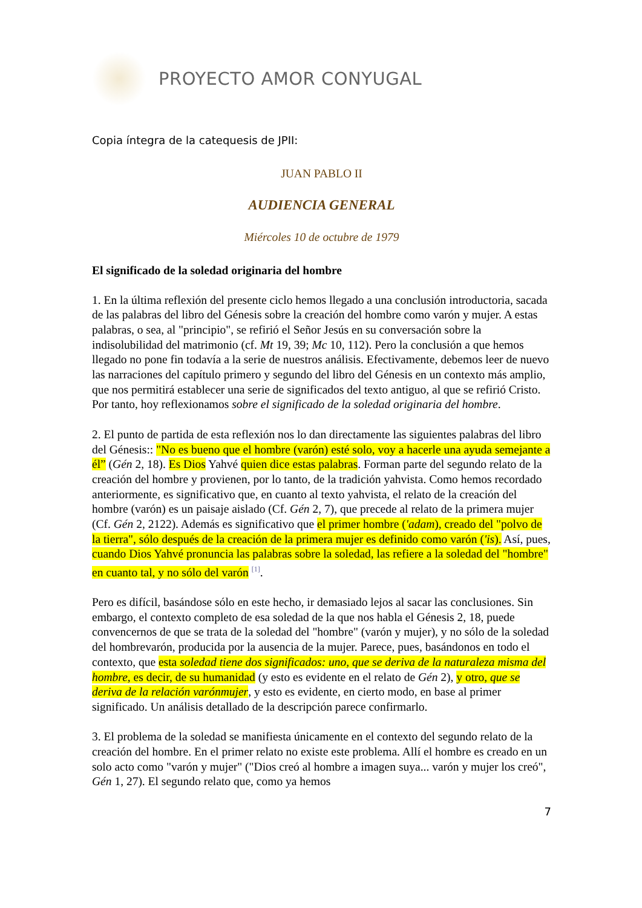PROYECTO AMOR CONYUGAL
Copia íntegra de la catequesis de JPII:
JUAN PABLO II
AUDIENCIA GENERAL
Miércoles 10 de octubre de 1979
El significado de la soledad originaria del hombre
1. En la última reflexión del presente ciclo hemos llegado a una conclusión introductoria, sacada de las palabras del libro del Génesis sobre la creación del hombre como varón y mujer. A estas palabras, o sea, al "principio", se refirió el Señor Jesús en su conversación sobre la indisolubilidad del matrimonio (cf. Mt 19, 39; Mc 10, 112). Pero la conclusión a que hemos llegado no pone fin todavía a la serie de nuestros análisis. Efectivamente, debemos leer de nuevo las narraciones del capítulo primero y segundo del libro del Génesis en un contexto más amplio, que nos permitirá establecer una serie de significados del texto antiguo, al que se refirió Cristo. Por tanto, hoy reflexionamos sobre el significado de la soledad originaria del hombre.
2. El punto de partida de esta reflexión nos lo dan directamente las siguientes palabras del libro del Génesis:: "No es bueno que el hombre (varón) esté solo, voy a hacerle una ayuda semejante a él” (Gén 2, 18). Es Dios Yahvé quien dice estas palabras. Forman parte del segundo relato de la creación del hombre y provienen, por lo tanto, de la tradición yahvista. Como hemos recordado anteriormente, es significativo que, en cuanto al texto yahvista, el relato de la creación del hombre (varón) es un paisaje aislado (Cf. Gén 2, 7), que precede al relato de la primera mujer (Cf. Gén 2, 2122). Además es significativo que el primer hombre ('adam), creado del "polvo de la tierra", sólo después de la creación de la primera mujer es definido como varón ('is). Así, pues, cuando Dios Yahvé pronuncia las palabras sobre la soledad, las refiere a la soledad del "hombre" en cuanto tal, y no sólo del varón <sup>[1]</sup>.
Pero es difícil, basándose sólo en este hecho, ir demasiado lejos al sacar las conclusiones. Sin embargo, el contexto completo de esa soledad de la que nos habla el Génesis 2, 18, puede convencernos de que se trata de la soledad del "hombre" (varón y mujer), y no sólo de la soledad del hombrevarón, producida por la ausencia de la mujer. Parece, pues, basándonos en todo el contexto, que esta soledad tiene dos significados: uno, que se deriva de la naturaleza misma del hombre, es decir, de su humanidad (y esto es evidente en el relato de Gén 2), y otro, que se deriva de la relación varónmujer, y esto es evidente, en cierto modo, en base al primer significado. Un análisis detallado de la descripción parece confirmarlo.
3. El problema de la soledad se manifiesta únicamente en el contexto del segundo relato de la creación del hombre. En el primer relato no existe este problema. Allí el hombre es creado en un solo acto como "varón y mujer" ("Dios creó al hombre a imagen suya... varón y mujer los creó", Gén 1, 27). El segundo relato que, como ya hemos
7